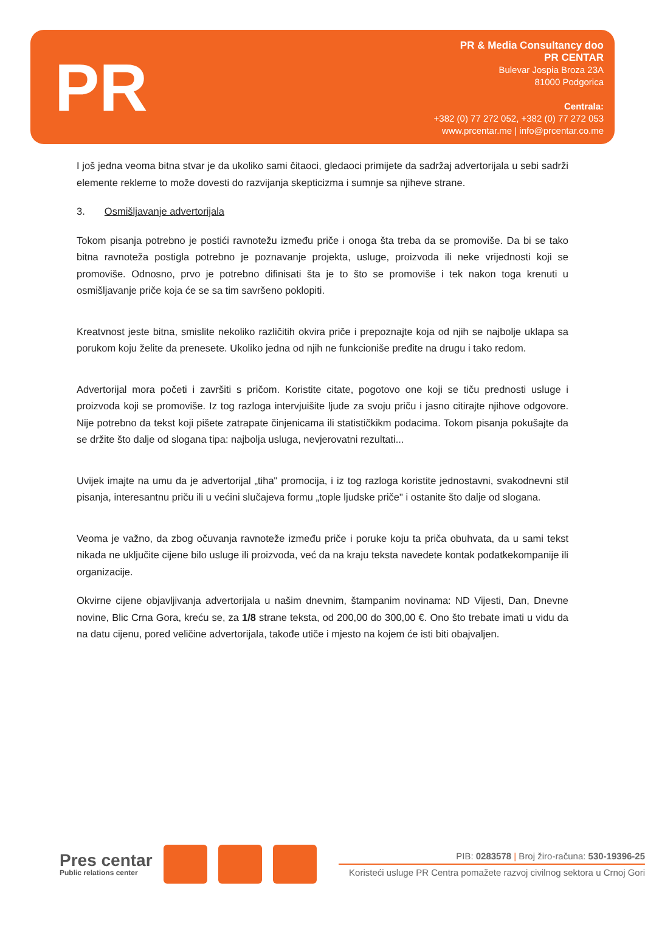PR
PR & Media Consultancy doo
PR CENTAR
Bulevar Jospia Broza 23A
81000 Podgorica
Centrala:
+382 (0) 77 272 052, +382 (0) 77 272 053
www.prcentar.me | info@prcentar.co.me
I još jedna veoma bitna stvar je da ukoliko sami čitaoci, gledaoci primijete da sadržaj advertorijala u sebi sadrži elemente rekleme to može dovesti do razvijanja skepticizma i sumnje sa njiheve strane.
3. Osmišljavanje advertorijala
Tokom pisanja potrebno je postići ravnotežu između priče i onoga šta treba da se promoviše. Da bi se tako bitna ravnoteža postigla potrebno je poznavanje projekta, usluge, proizvoda ili neke vrijednosti koji se promoviše. Odnosno, prvo je potrebno difinisati šta je to što se promoviše i tek nakon toga krenuti u osmišljavanje priče koja će se sa tim savršeno poklopiti.
Kreatvnost jeste bitna, smislite nekoliko različitih okvira priče i prepoznajte koja od njih se najbolje uklapa sa porukom koju želite da prenesete. Ukoliko jedna od njih ne funkcioniše pređite na drugu i tako redom.
Advertorijal mora početi i završiti s pričom. Koristite citate, pogotovo one koji se tiču prednosti usluge i proizvoda koji se promoviše. Iz tog razloga intervjuišite ljude za svoju priču i jasno citirajte njihove odgovore. Nije potrebno da tekst koji pišete zatrapate činjenicama ili statističkikm podacima. Tokom pisanja pokušajte da se držite što dalje od slogana tipa: najbolja usluga, nevjerovatni rezultati...
Uvijek imajte na umu da je advertorijal „tiha" promocija, i iz tog razloga koristite jednostavni, svakodnevni stil pisanja, interesantnu priču ili u većini slučajeva formu „tople ljudske priče" i ostanite što dalje od slogana.
Veoma je važno, da zbog očuvanja ravnoteže između priče i poruke koju ta priča obuhvata, da u sami tekst nikada ne uključite cijene bilo usluge ili proizvoda, već da na kraju teksta navedete kontak podatkekompanije ili organizacije.
Okvirne cijene objavljivanja advertorijala u našim dnevnim, štampanim novinama: ND Vijesti, Dan, Dnevne novine, Blic Crna Gora, kreću se, za 1/8 strane teksta, od 200,00 do 300,00 €. Ono što trebate imati u vidu da na datu cijenu, pored veličine advertorijala, takođe utiče i mjesto na kojem će isti biti obajvaljen.
Pres centar
Public relations center
PIB: 0283578 | Broj žiro-računa: 530-19396-25
Koristeći usluge PR Centra pomažete razvoj civilnog sektora u Crnoj Gori